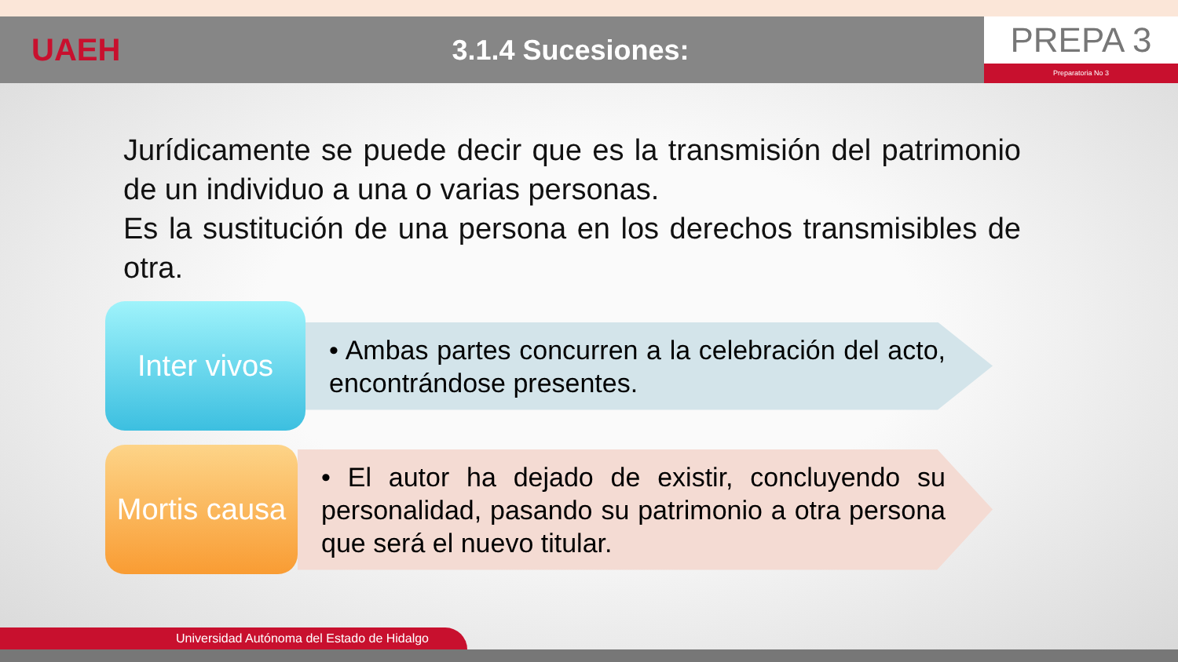UAEH 3.1.4 Sucesiones:
PREPA 3
Preparatoria No 3
Jurídicamente se puede decir que es la transmisión del patrimonio de un individuo a una o varias personas.
Es la sustitución de una persona en los derechos transmisibles de otra.
Inter vivos
• Ambas partes concurren a la celebración del acto, encontrándose presentes.
Mortis causa
• El autor ha dejado de existir, concluyendo su personalidad, pasando su patrimonio a otra persona que será el nuevo titular.
Universidad Autónoma del Estado de Hidalgo